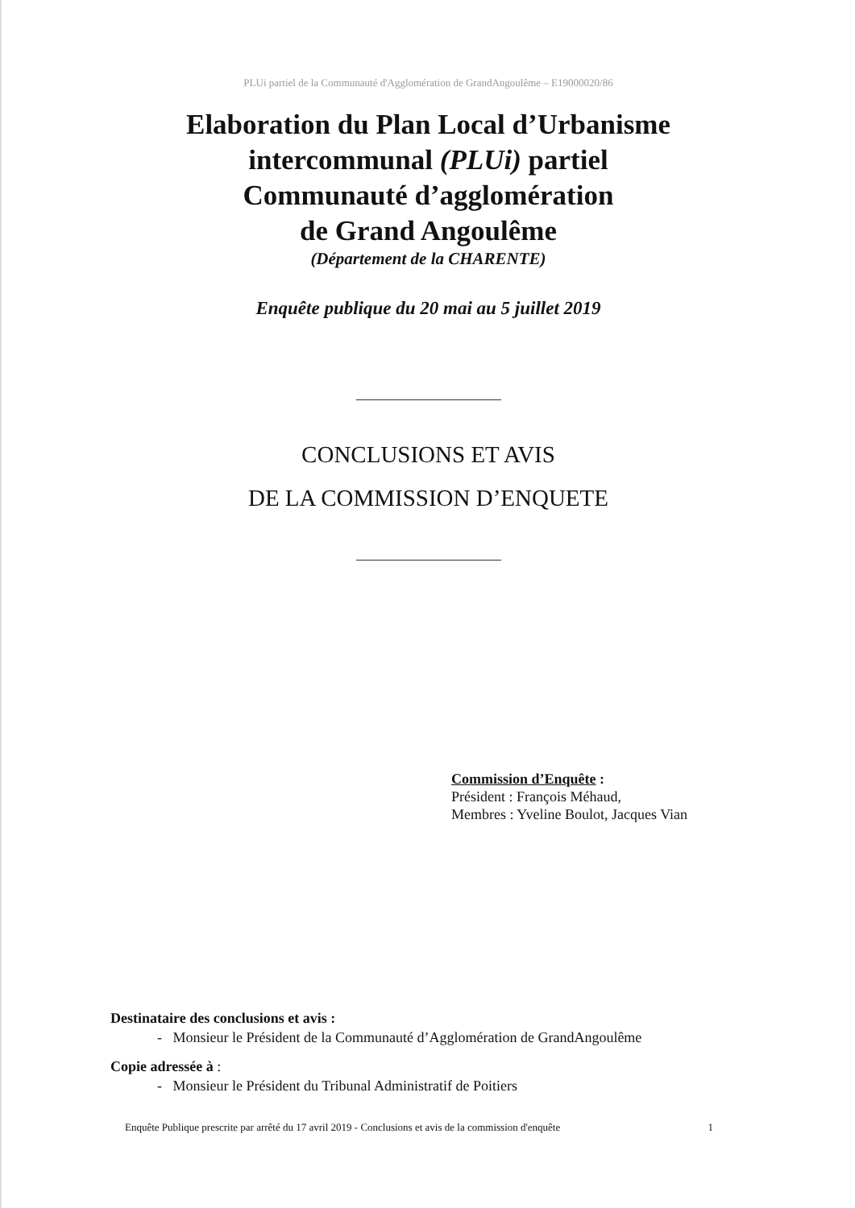PLUi partiel de la Communauté d'Agglomération de GrandAngoulême – E19000020/86
Elaboration du Plan Local d’Urbanisme
intercommunal (PLUi) partiel
Communauté d’agglomération
de Grand Angoulême
(Département de la CHARENTE)
Enquête publique du 20 mai au 5 juillet 2019
CONCLUSIONS ET AVIS
DE LA COMMISSION D’ENQUETE
Commission d’Enquête :
Président : François Méhaud,
Membres : Yveline Boulot, Jacques Vian
Destinataire des conclusions et avis :
- Monsieur le Président de la Communauté d’Agglomération de GrandAngoulême
Copie adressée à :
- Monsieur le Président du Tribunal Administratif de Poitiers
Enquête Publique prescrite par arrêté du 17 avril 2019 - Conclusions et avis de la commission d'enquête 1